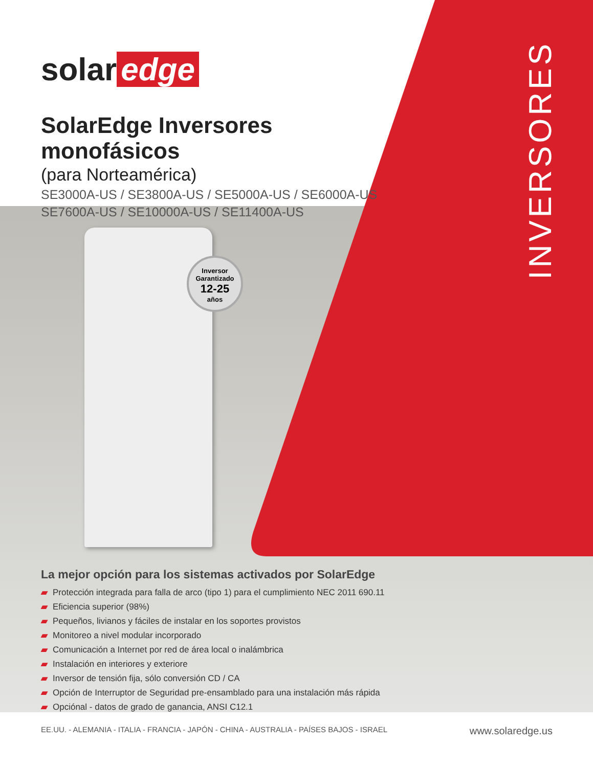solar edge
SolarEdge Inversores monofásicos
(para Norteamérica)
SE3000A-US / SE3800A-US / SE5000A-US / SE6000A-US
SE7600A-US / SE10000A-US / SE11400A-US
INVERSORES
Inversor
Garantizado
12-25
años
La mejor opción para los sistemas activados por SolarEdge
▰ Protección integrada para falla de arco (tipo 1) para el cumplimiento NEC 2011 690.11
▰ Eficiencia superior (98%)
▰ Pequeños, livianos y fáciles de instalar en los soportes provistos
▰ Monitoreo a nivel modular incorporado
▰ Comunicación a Internet por red de área local o inalámbrica
▰ Instalación en interiores y exteriore
▰ Inversor de tensión fija, sólo conversión CD / CA
▰ Opción de Interruptor de Seguridad pre-ensamblado para una instalación más rápida
▰ Opciónal - datos de grado de ganancia, ANSI C12.1
EE.UU. - ALEMANIA - ITALIA - FRANCIA - JAPÓN - CHINA - AUSTRALIA - PAÍSES BAJOS - ISRAEL www.solaredge.us